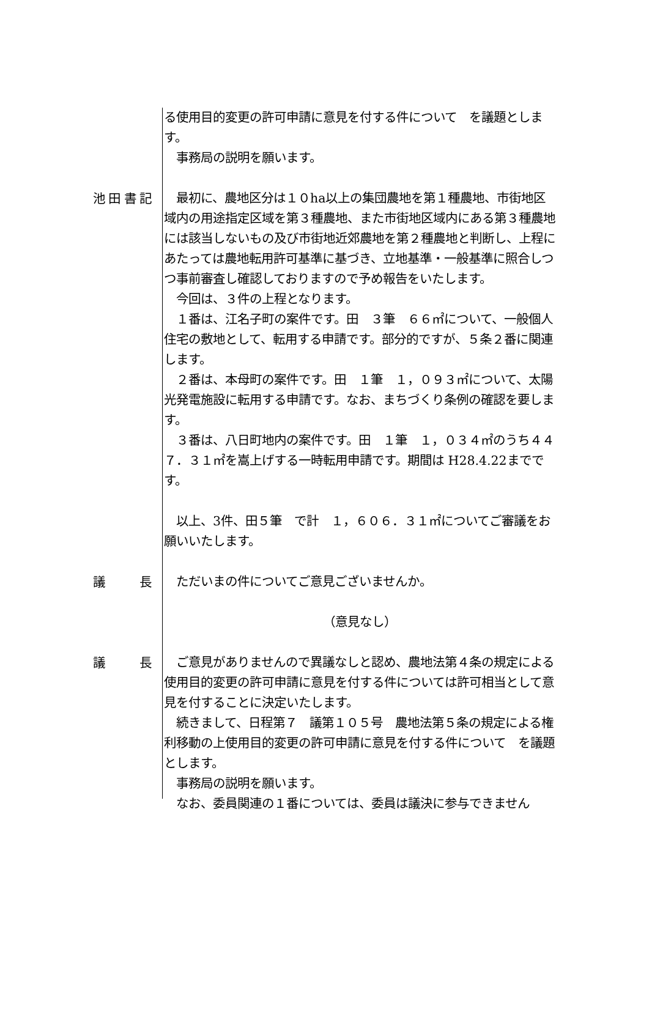る使用目的変更の許可申請に意見を付する件について　を議題とします。
　事務局の説明を願います。
池田書記
　最初に、農地区分は１０ha以上の集団農地を第１種農地、市街地区域内の用途指定区域を第３種農地、また市街地区域内にある第３種農地には該当しないもの及び市街地近郊農地を第２種農地と判断し、上程にあたっては農地転用許可基準に基づき、立地基準・一般基準に照合しつつ事前審査し確認しておりますので予め報告をいたします。
　今回は、３件の上程となります。
　１番は、江名子町の案件です。田　３筆　６６㎡について、一般個人住宅の敷地として、転用する申請です。部分的ですが、５条２番に関連します。
　２番は、本母町の案件です。田　１筆　１，０９３㎡について、太陽光発電施設に転用する申請です。なお、まちづくり条例の確認を要します。
　３番は、八日町地内の案件です。田　１筆　１，０３４㎡のうち４４７．３１㎡を嵩上げする一時転用申請です。期間は H28.4.22までです。
　以上、3件、田５筆　で計　１，６０６．３１㎡についてご審議をお願いいたします。
議長
　ただいまの件についてご意見ございませんか。
（意見なし）
議長
　ご意見がありませんので異議なしと認め、農地法第４条の規定による使用目的変更の許可申請に意見を付する件については許可相当として意見を付することに決定いたします。
　続きまして、日程第７　議第１０５号　農地法第５条の規定による権利移動の上使用目的変更の許可申請に意見を付する件について　を議題とします。
　事務局の説明を願います。
　なお、委員関連の１番については、委員は議決に参与できません